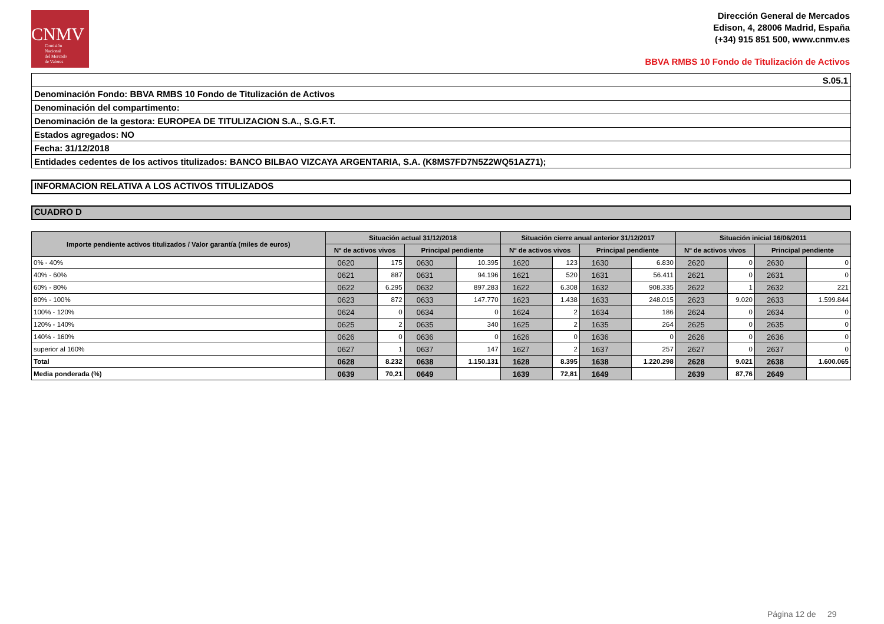CNMV
Comisión
Nacional
del Mercado
de Valores
Dirección General de Mercados
Edison, 4, 28006 Madrid, España
(+34) 915 851 500, www.cnmv.es
BBVA RMBS 10 Fondo de Titulización de Activos
| S.05.1 |
| Denominación Fondo: BBVA RMBS 10 Fondo de Titulización de Activos |
| Denominación del compartimento: |
| Denominación de la gestora: EUROPEA DE TITULIZACION S.A., S.G.F.T. |
| Estados agregados: NO |
| Fecha: 31/12/2018 |
| Entidades cedentes de los activos titulizados: BANCO BILBAO VIZCAYA ARGENTARIA, S.A. (K8MS7FD7N5Z2WQ51AZ71); |
INFORMACION RELATIVA A LOS ACTIVOS TITULIZADOS
CUADRO D
| Importe pendiente activos titulizados / Valor garantía (miles de euros) | Situación actual 31/12/2018 | | | | Situación cierre anual anterior 31/12/2017 | | | | Situación inicial 16/06/2011 | | | |
| --- | --- | --- | --- | --- | --- | --- | --- | --- | --- | --- | --- | --- |
| | Nº de activos vivos | | Principal pendiente | | Nº de activos vivos | | Principal pendiente | | Nº de activos vivos | | Principal pendiente | |
| 0% - 40% | 0620 | 175 | 0630 | 10.395 | 1620 | 123 | 1630 | 6.830 | 2620 | 0 | 2630 | 0 |
| 40% - 60% | 0621 | 887 | 0631 | 94.196 | 1621 | 520 | 1631 | 56.411 | 2621 | 0 | 2631 | 0 |
| 60% - 80% | 0622 | 6.295 | 0632 | 897.283 | 1622 | 6.308 | 1632 | 908.335 | 2622 | 1 | 2632 | 221 |
| 80% - 100% | 0623 | 872 | 0633 | 147.770 | 1623 | 1.438 | 1633 | 248.015 | 2623 | 9.020 | 2633 | 1.599.844 |
| 100% - 120% | 0624 | 0 | 0634 | 0 | 1624 | 2 | 1634 | 186 | 2624 | 0 | 2634 | 0 |
| 120% - 140% | 0625 | 2 | 0635 | 340 | 1625 | 2 | 1635 | 264 | 2625 | 0 | 2635 | 0 |
| 140% - 160% | 0626 | 0 | 0636 | 0 | 1626 | 0 | 1636 | 0 | 2626 | 0 | 2636 | 0 |
| superior al 160% | 0627 | 1 | 0637 | 147 | 1627 | 2 | 1637 | 257 | 2627 | 0 | 2637 | 0 |
| Total | 0628 | 8.232 | 0638 | 1.150.131 | 1628 | 8.395 | 1638 | 1.220.298 | 2628 | 9.021 | 2638 | 1.600.065 |
| Media ponderada (%) | 0639 | 70,21 | 0649 | | 1639 | 72,81 | 1649 | | 2639 | 87,76 | 2649 | |
Página 12 de 29